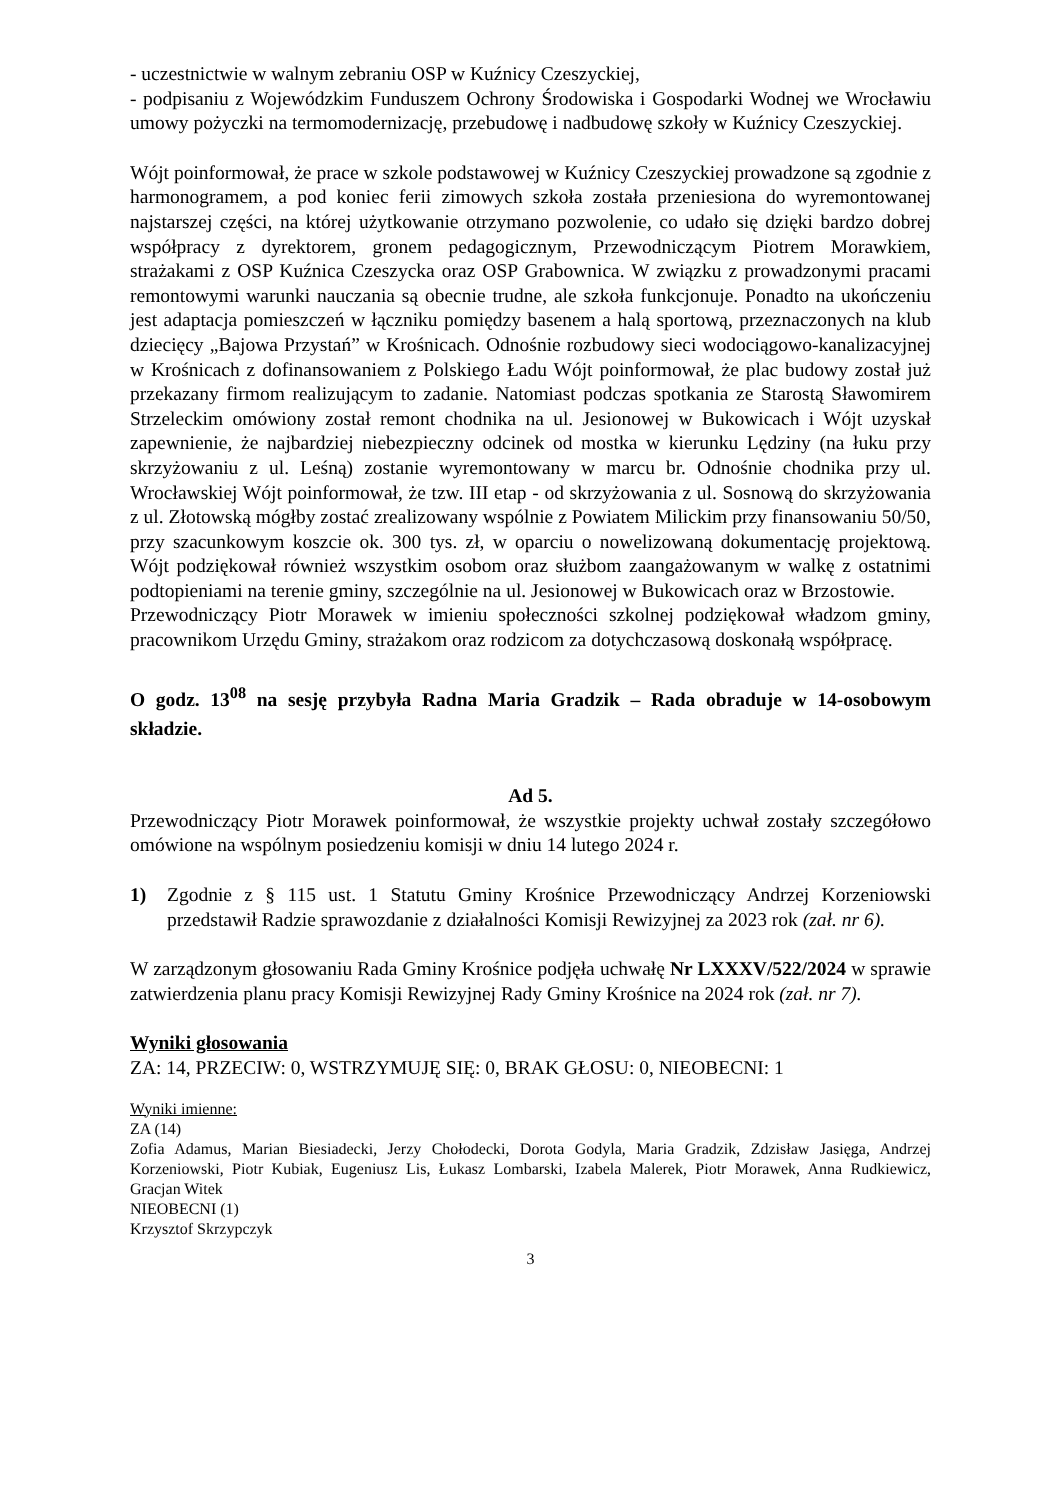- uczestnictwie w walnym zebraniu OSP w Kuźnicy Czeszyckiej,
- podpisaniu z Wojewódzkim Funduszem Ochrony Środowiska i Gospodarki Wodnej we Wrocławiu umowy pożyczki na termomodernizację, przebudowę i nadbudowę szkoły w Kuźnicy Czeszyckiej.
Wójt poinformował, że prace w szkole podstawowej w Kuźnicy Czeszyckiej prowadzone są zgodnie z harmonogramem, a pod koniec ferii zimowych szkoła została przeniesiona do wyremontowanej najstarszej części, na której użytkowanie otrzymano pozwolenie, co udało się dzięki bardzo dobrej współpracy z dyrektorem, gronem pedagogicznym, Przewodniczącym Piotrem Morawkiem, strażakami z OSP Kuźnica Czeszycka oraz OSP Grabownica. W związku z prowadzonymi pracami remontowymi warunki nauczania są obecnie trudne, ale szkoła funkcjonuje. Ponadto na ukończeniu jest adaptacja pomieszczeń w łączniku pomiędzy basenem a halą sportową, przeznaczonych na klub dziecięcy „Bajowa Przystań” w Krośnicach. Odnośnie rozbudowy sieci wodociągowo-kanalizacyjnej w Krośnicach z dofinansowaniem z Polskiego Ładu Wójt poinformował, że plac budowy został już przekazany firmom realizującym to zadanie. Natomiast podczas spotkania ze Starostą Sławomirem Strzeleckim omówiony został remont chodnika na ul. Jesionowej w Bukowicach i Wójt uzyskał zapewnienie, że najbardziej niebezpieczny odcinek od mostka w kierunku Lędziny (na łuku przy skrzyżowaniu z ul. Leśną) zostanie wyremontowany w marcu br. Odnośnie chodnika przy ul. Wrocławskiej Wójt poinformował, że tzw. III etap - od skrzyżowania z ul. Sosnową do skrzyżowania z ul. Złotowską mógłby zostać zrealizowany wspólnie z Powiatem Milickim przy finansowaniu 50/50, przy szacunkowym koszcie ok. 300 tys. zł, w oparciu o nowelizowaną dokumentację projektową. Wójt podziękował również wszystkim osobom oraz służbom zaangażowanym w walkę z ostatnimi podtopieniami na terenie gminy, szczególnie na ul. Jesionowej w Bukowicach oraz w Brzostowie.
Przewodniczący Piotr Morawek w imieniu społeczności szkolnej podziękował władzom gminy, pracownikom Urzędu Gminy, strażakom oraz rodzicom za dotychczasową doskonałą współpracę.
O godz. 13<sup>08</sup> na sesję przybyła Radna Maria Gradzik – Rada obraduje w 14-osobowym składzie.
Ad 5.
Przewodniczący Piotr Morawek poinformował, że wszystkie projekty uchwał zostały szczegółowo omówione na wspólnym posiedzeniu komisji w dniu 14 lutego 2024 r.
1) Zgodnie z § 115 ust. 1 Statutu Gminy Krośnice Przewodniczący Andrzej Korzeniowski przedstawił Radzie sprawozdanie z działalności Komisji Rewizyjnej za 2023 rok (zał. nr 6).
W zarządzonym głosowaniu Rada Gminy Krośnice podjęła uchwałę Nr LXXXV/522/2024 w sprawie zatwierdzenia planu pracy Komisji Rewizyjnej Rady Gminy Krośnice na 2024 rok (zał. nr 7).
Wyniki głosowania
ZA: 14, PRZECIW: 0, WSTRZYMUJĘ SIĘ: 0, BRAK GŁOSU: 0, NIEOBECNI: 1
Wyniki imienne:
ZA (14)
Zofia Adamus, Marian Biesiadecki, Jerzy Chołodecki, Dorota Godyla, Maria Gradzik, Zdzisław Jasięga, Andrzej Korzeniowski, Piotr Kubiak, Eugeniusz Lis, Łukasz Lombarski, Izabela Malerek, Piotr Morawek, Anna Rudkiewicz, Gracjan Witek
NIEOBECNI (1)
Krzysztof Skrzypczyk
3